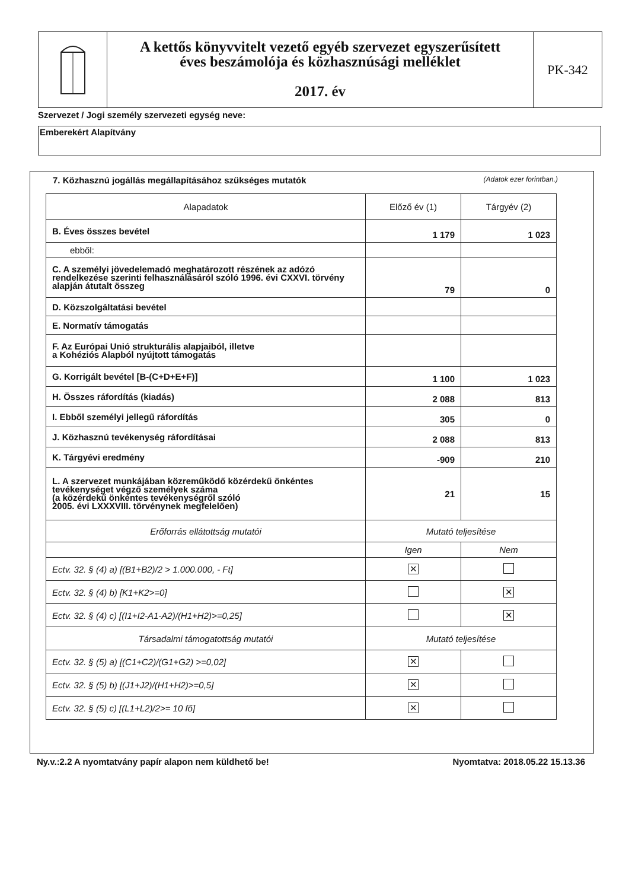A kettős könyvvitelt vezető egyéb szervezet egyszerűsített
éves beszámolója és közhasznúsági melléklet
2017. év
PK-342
Szervezet / Jogi személy szervezeti egység neve:
Emberekért Alapítvány
7. Közhasznú jogállás megállapításához szükséges mutatók (Adatok ezer forintban.)
| Alapadatok | Előző év (1) | Tárgyév (2) |
| --- | --- | --- |
| B. Éves összes bevétel | 1 179 | 1 023 |
| ebből: | | |
| C. A személyi jövedelemadó meghatározott részének az adózó rendelkezése szerinti felhasználásáról szóló 1996. évi CXXVI. törvény alapján átutalt összeg | 79 | 0 |
| D. Közszolgáltatási bevétel | | |
| E. Normatív támogatás | | |
| F. Az Európai Unió strukturális alapjaiból, illetve a Kohéziós Alapból nyújtott támogatás | | |
| G. Korrigált bevétel [B-(C+D+E+F)] | 1 100 | 1 023 |
| H. Összes ráfordítás (kiadás) | 2 088 | 813 |
| I. Ebből személyi jellegű ráfordítás | 305 | 0 |
| J. Közhasznú tevékenység ráfordításai | 2 088 | 813 |
| K. Tárgyévi eredmény | -909 | 210 |
| L. A szervezet munkájában közreműködő közérdekű önkéntes tevékenységet végző személyek száma (a közérdekű önkéntes tevékenységről szóló 2005. évi LXXXVIII. törvénynek megfelelően) | 21 | 15 |
| Erőforrás ellátottság mutatói | Mutató teljesítése | |
| | Igen | Nem |
| Ectv. 32. § (4) a) [(B1+B2)/2 > 1.000.000, - Ft] | ✕ | |
| Ectv. 32. § (4) b) [K1+K2>=0] | | ✕ |
| Ectv. 32. § (4) c) [(I1+I2-A1-A2)/(H1+H2)>=0,25] | | ✕ |
| Társadalmi támogatottság mutatói | Mutató teljesítése | |
| Ectv. 32. § (5) a) [(C1+C2)/(G1+G2) >=0,02] | ✕ | |
| Ectv. 32. § (5) b) [(J1+J2)/(H1+H2)>=0,5] | ✕ | |
| Ectv. 32. § (5) c) [(L1+L2)/2>= 10 fő] | ✕ | |
Ny.v.:2.2 A nyomtatvány papír alapon nem küldhető be! Nyomtatva: 2018.05.22 15.13.36